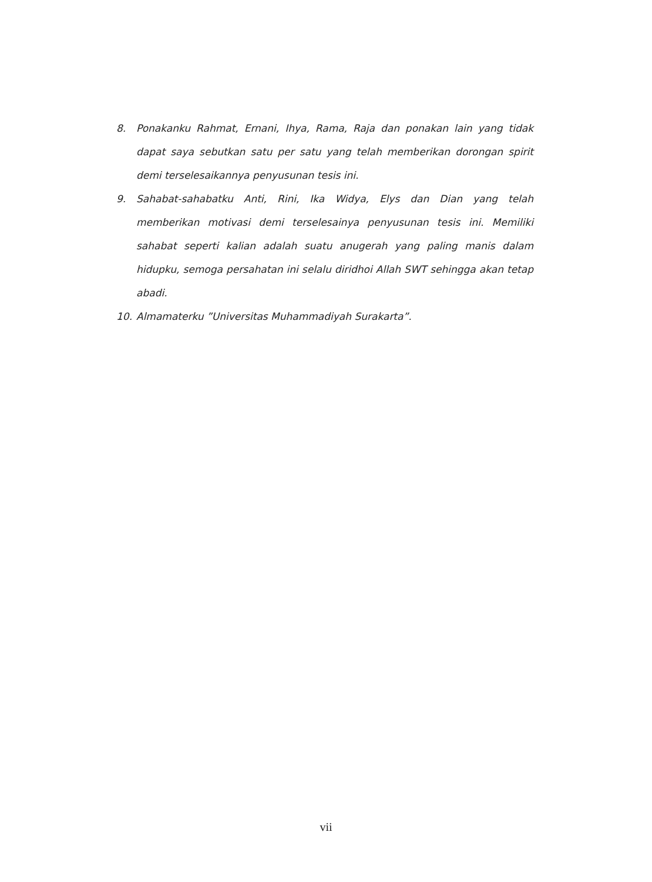8. Ponakanku Rahmat, Ernani, Ihya, Rama, Raja dan ponakan lain yang tidak dapat saya sebutkan satu per satu yang telah memberikan dorongan spirit demi terselesaikannya penyusunan tesis ini.
9. Sahabat-sahabatku Anti, Rini, Ika Widya, Elys dan Dian yang telah memberikan motivasi demi terselesainya penyusunan tesis ini. Memiliki sahabat seperti kalian adalah suatu anugerah yang paling manis dalam hidupku, semoga persahatan ini selalu diridhoi Allah SWT sehingga akan tetap abadi.
10. Almamaterku ”Universitas Muhammadiyah Surakarta”.
vii